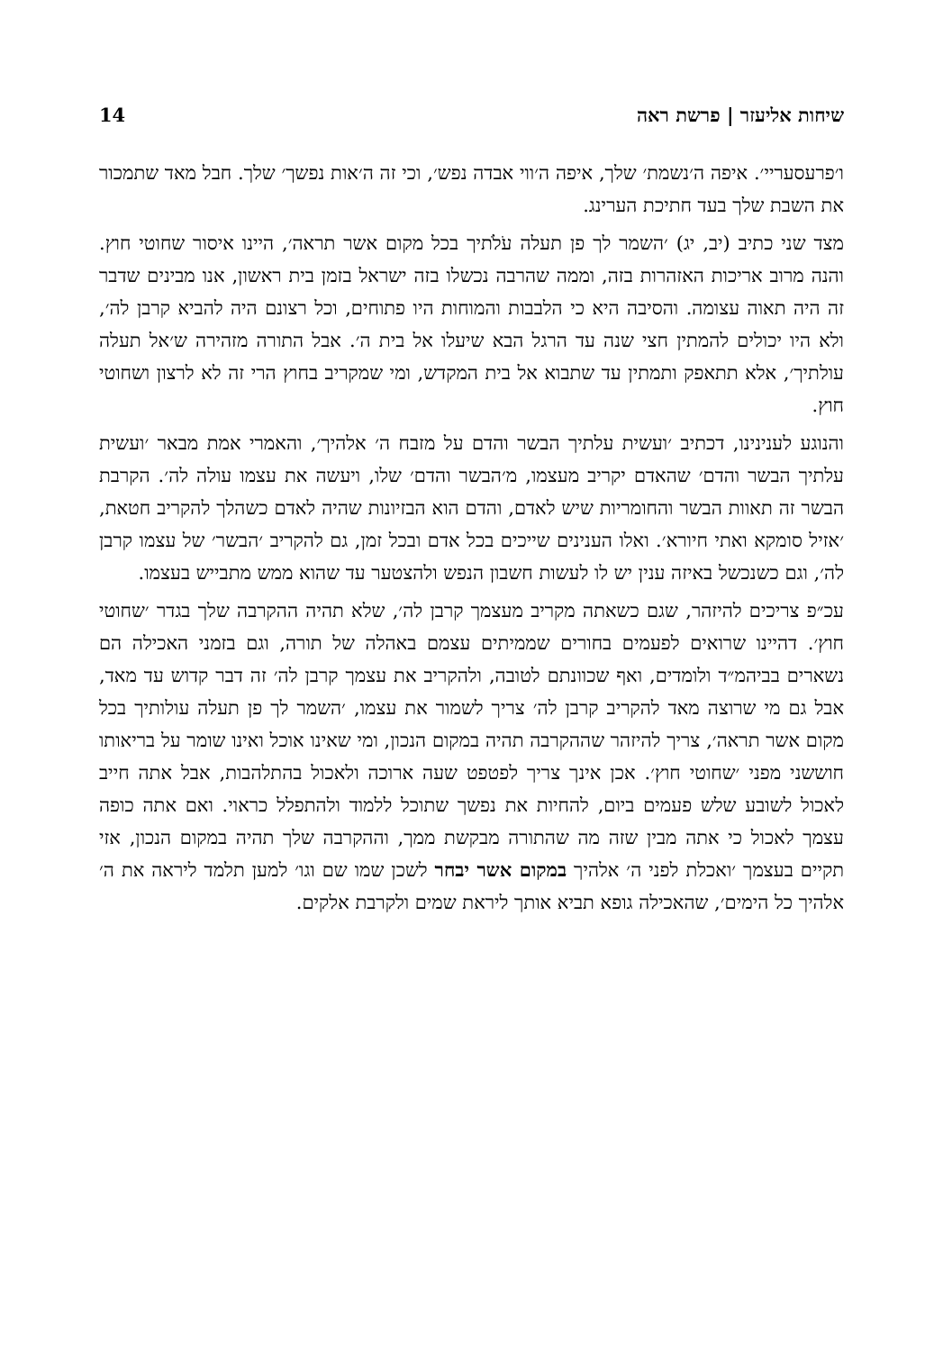שיחות אליעזר | פרשת ראה 14
ו׳פרעסעריי׳. איפה ה׳נשמת׳ שלך, איפה ה׳ווי אבדה נפש׳, וכי זה ה׳אות נפשך׳ שלך. חבל מאד שתמכור את השבת שלך בעד חתיכת הערינג.
מצד שני כתיב (יב, יג) ׳השמר לך פן תעלה עֹלֹתיך בכל מקום אשר תראה׳, היינו איסור שחוטי חוץ. והנה מרוב אריכות האזהרות בזה, וממה שהרבה נכשלו בזה ישראל בזמן בית ראשון, אנו מבינים שדבר זה היה תאוה עצומה. והסיבה היא כי הלבבות והמוחות היו פתוחים, וכל רצונם היה להביא קרבן לה׳, ולא היו יכולים להמתין חצי שנה עד הרגל הבא שיעלו אל בית ה׳. אבל התורה מזהירה ש׳אל תעלה עולתיך׳, אלא תתאפק ותמתין עד שתבוא אל בית המקדש, ומי שמקריב בחוץ הרי זה לא לרצון ושחוטי חוץ.
והנוגע לענינינו, דכתיב ׳ועשית עלתיך הבשר והדם על מזבח ה׳ אלהיך׳, והאמרי אמת מבאר ׳ועשית עלתיך הבשר והדם׳ שהאדם יקריב מעצמו, מ׳הבשר והדם׳ שלו, ויעשה את עצמו עולה לה׳. הקרבת הבשר זה תאוות הבשר והחומריות שיש לאדם, והדם הוא הבזיונות שהיה לאדם כשהלך להקריב חטאת, ׳אזיל סומקא ואתי חיורא׳. ואלו הענינים שייכים בכל אדם ובכל זמן, גם להקריב ׳הבשר׳ של עצמו קרבן לה׳, וגם כשנכשל באיזה ענין יש לו לעשות חשבון הנפש ולהצטער עד שהוא ממש מתבייש בעצמו.
עכ״פ צריכים להיזהר, שגם כשאתה מקריב מעצמך קרבן לה׳, שלא תהיה ההקרבה שלך בגדר ׳שחוטי חוץ׳. דהיינו שרואים לפעמים בחורים שממיתים עצמם באהלה של תורה, וגם בזמני האכילה הם נשארים בביהמ״ד ולומדים, ואף שכוונתם לטובה, ולהקריב את עצמך קרבן לה׳ זה דבר קדוש עד מאד, אבל גם מי שרוצה מאד להקריב קרבן לה׳ צריך לשמור את עצמו, ׳השמר לך פן תעלה עולותיך בכל מקום אשר תראה׳, צריך להיזהר שההקרבה תהיה במקום הנכון, ומי שאינו אוכל ואינו שומר על בריאותו חוששני מפני ׳שחוטי חוץ׳. אכן אינך צריך לפטפט שעה ארוכה ולאכול בהתלהבות, אבל אתה חייב לאכול לשובע שלש פעמים ביום, להחיות את נפשך שתוכל ללמוד ולהתפלל כראוי. ואם אתה כופה עצמך לאכול כי אתה מבין שזה מה שהתורה מבקשת ממך, וההקרבה שלך תהיה במקום הנכון, אזי תקיים בעצמך ׳ואכלת לפני ה׳ אלהיך במקום אשר יבחר לשכן שמו שם וגו׳ למען תלמד ליראה את ה׳ אלהיך כל הימים׳, שהאכילה גופא תביא אותך ליראת שמים ולקרבת אלקים.